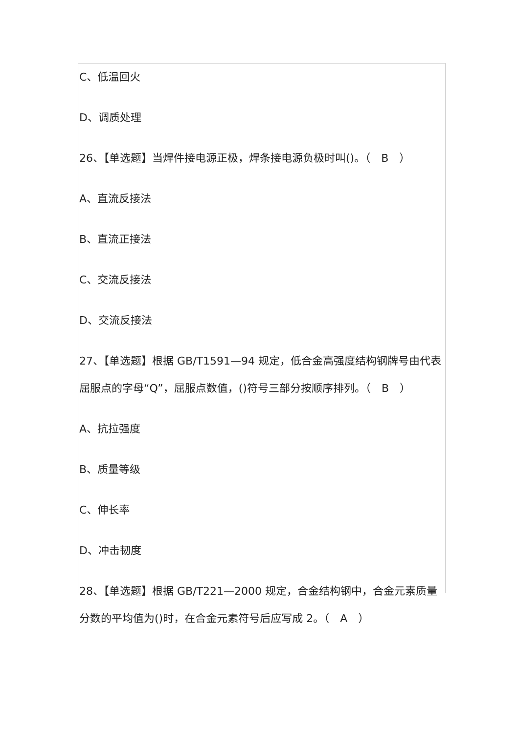C、低温回火
D、调质处理
26、【单选题】当焊件接电源正极，焊条接电源负极时叫()。（　B　）
A、直流反接法
B、直流正接法
C、交流反接法
D、交流反接法
27、【单选题】根据 GB/T1591—94 规定，低合金高强度结构钢牌号由代表屈服点的字母“Q”，屈服点数值，()符号三部分按顺序排列。（　B　）
A、抗拉强度
B、质量等级
C、伸长率
D、冲击韧度
28、【单选题】根据 GB/T221—2000 规定，合金结构钢中，合金元素质量分数的平均值为()时，在合金元素符号后应写成 2。（　A　）